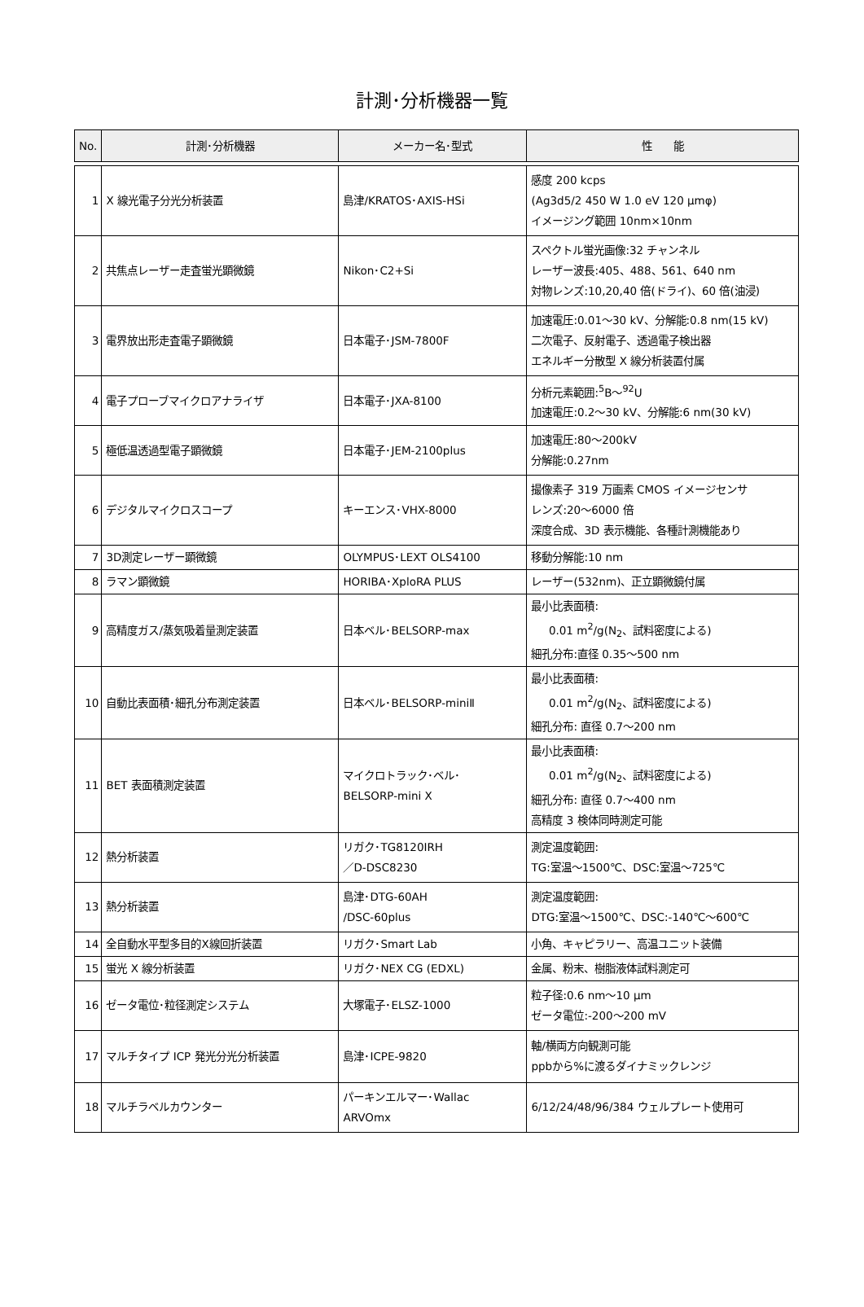計測･分析機器一覧
| No. | 計測･分析機器 | メーカー名･型式 | 性 能 |
| --- | --- | --- | --- |
| 1 | X 線光電子分光分析装置 | 島津/KRATOS･AXIS-HSi | 感度 200 kcps (Ag3d5/2 450 W 1.0 eV 120 μmφ) イメージング範囲 10nm×10nm |
| 2 | 共焦点レーザー走査蛍光顕微鏡 | Nikon･C2+Si | スペクトル蛍光画像:32 チャンネル レーザー波長:405、488、561、640 nm 対物レンズ:10,20,40 倍(ドライ)、60 倍(油浸) |
| 3 | 電界放出形走査電子顕微鏡 | 日本電子･JSM-7800F | 加速電圧:0.01～30 kV、分解能:0.8 nm(15 kV) 二次電子、反射電子、透過電子検出器 エネルギー分散型 X 線分析装置付属 |
| 4 | 電子プローブマイクロアナライザ | 日本電子･JXA-8100 | 分析元素範囲:<sup>5</sup>B～<sup>92</sup>U 加速電圧:0.2～30 kV、分解能:6 nm(30 kV) |
| 5 | 極低温透過型電子顕微鏡 | 日本電子･JEM-2100plus | 加速電圧:80～200kV 分解能:0.27nm |
| 6 | デジタルマイクロスコープ | キーエンス･VHX-8000 | 撮像素子 319 万画素 CMOS イメージセンサ レンズ:20～6000 倍 深度合成、3D 表示機能、各種計測機能あり |
| 7 | 3D測定レーザー顕微鏡 | OLYMPUS･LEXT OLS4100 | 移動分解能:10 nm |
| 8 | ラマン顕微鏡 | HORIBA･XploRA PLUS | レーザー(532nm)、正立顕微鏡付属 |
| 9 | 高精度ガス/蒸気吸着量測定装置 | 日本ベル･BELSORP-max | 最小比表面積: 0.01 m<sup>2</sup>/g(N<sub>2</sub>、試料密度による) 細孔分布:直径 0.35～500 nm |
| 10 | 自動比表面積･細孔分布測定装置 | 日本ベル･BELSORP-miniⅡ | 最小比表面積: 0.01 m<sup>2</sup>/g(N<sub>2</sub>、試料密度による) 細孔分布: 直径 0.7～200 nm |
| 11 | BET 表面積測定装置 | マイクロトラック･ベル･ BELSORP-mini X | 最小比表面積: 0.01 m<sup>2</sup>/g(N<sub>2</sub>、試料密度による) 細孔分布: 直径 0.7～400 nm 高精度 3 検体同時測定可能 |
| 12 | 熱分析装置 | リガク･TG8120IRH ／D-DSC8230 | 測定温度範囲: TG:室温～1500℃、DSC:室温～725℃ |
| 13 | 熱分析装置 | 島津･DTG-60AH /DSC-60plus | 測定温度範囲: DTG:室温～1500℃、DSC:-140℃～600℃ |
| 14 | 全自動水平型多目的X線回折装置 | リガク･Smart Lab | 小角、キャピラリー、高温ユニット装備 |
| 15 | 蛍光 X 線分析装置 | リガク･NEX CG (EDXL) | 金属、粉末、樹脂液体試料測定可 |
| 16 | ゼータ電位･粒径測定システム | 大塚電子･ELSZ-1000 | 粒子径:0.6 nm～10 μm ゼータ電位:-200～200 mV |
| 17 | マルチタイプ ICP 発光分光分析装置 | 島津･ICPE-9820 | 軸/横両方向観測可能 ppbから%に渡るダイナミックレンジ |
| 18 | マルチラベルカウンター | パーキンエルマー･Wallac ARVOmx | 6/12/24/48/96/384 ウェルプレート使用可 |